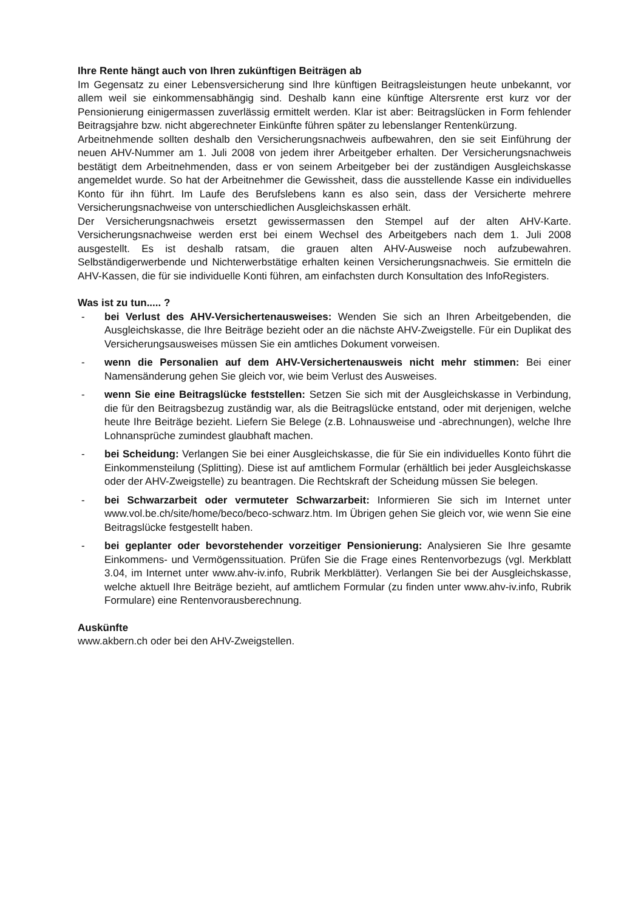Ihre Rente hängt auch von Ihren zukünftigen Beiträgen ab
Im Gegensatz zu einer Lebensversicherung sind Ihre künftigen Beitragsleistungen heute unbekannt, vor allem weil sie einkommensabhängig sind. Deshalb kann eine künftige Altersrente erst kurz vor der Pensionierung einigermassen zuverlässig ermittelt werden. Klar ist aber: Beitragslücken in Form fehlender Beitragsjahre bzw. nicht abgerechneter Einkünfte führen später zu lebenslanger Rentenkürzung.
Arbeitnehmende sollten deshalb den Versicherungsnachweis aufbewahren, den sie seit Einführung der neuen AHV-Nummer am 1. Juli 2008 von jedem ihrer Arbeitgeber erhalten. Der Versicherungsnachweis bestätigt dem Arbeitnehmenden, dass er von seinem Arbeitgeber bei der zuständigen Ausgleichskasse angemeldet wurde. So hat der Arbeitnehmer die Gewissheit, dass die ausstellende Kasse ein individuelles Konto für ihn führt. Im Laufe des Berufslebens kann es also sein, dass der Versicherte mehrere Versicherungsnachweise von unterschiedlichen Ausgleichskassen erhält.
Der Versicherungsnachweis ersetzt gewissermassen den Stempel auf der alten AHV-Karte. Versicherungsnachweise werden erst bei einem Wechsel des Arbeitgebers nach dem 1. Juli 2008 ausgestellt. Es ist deshalb ratsam, die grauen alten AHV-Ausweise noch aufzubewahren. Selbständigerwerbende und Nichterwerbstätige erhalten keinen Versicherungsnachweis. Sie ermitteln die AHV-Kassen, die für sie individuelle Konti führen, am einfachsten durch Konsultation des InfoRegisters.
Was ist zu tun..... ?
- bei Verlust des AHV-Versichertenausweises: Wenden Sie sich an Ihren Arbeitgebenden, die Ausgleichskasse, die Ihre Beiträge bezieht oder an die nächste AHV-Zweigstelle. Für ein Duplikat des Versicherungsausweises müssen Sie ein amtliches Dokument vorweisen.
- wenn die Personalien auf dem AHV-Versichertenausweis nicht mehr stimmen: Bei einer Namensänderung gehen Sie gleich vor, wie beim Verlust des Ausweises.
- wenn Sie eine Beitragslücke feststellen: Setzen Sie sich mit der Ausgleichskasse in Verbindung, die für den Beitragsbezug zuständig war, als die Beitragslücke entstand, oder mit derjenigen, welche heute Ihre Beiträge bezieht. Liefern Sie Belege (z.B. Lohnausweise und -abrechnungen), welche Ihre Lohnansprüche zumindest glaubhaft machen.
- bei Scheidung: Verlangen Sie bei einer Ausgleichskasse, die für Sie ein individuelles Konto führt die Einkommensteilung (Splitting). Diese ist auf amtlichem Formular (erhältlich bei jeder Ausgleichskasse oder der AHV-Zweigstelle) zu beantragen. Die Rechtskraft der Scheidung müssen Sie belegen.
- bei Schwarzarbeit oder vermuteter Schwarzarbeit: Informieren Sie sich im Internet unter www.vol.be.ch/site/home/beco/beco-schwarz.htm. Im Übrigen gehen Sie gleich vor, wie wenn Sie eine Beitragslücke festgestellt haben.
- bei geplanter oder bevorstehender vorzeitiger Pensionierung: Analysieren Sie Ihre gesamte Einkommens- und Vermögenssituation. Prüfen Sie die Frage eines Rentenvorbezugs (vgl. Merkblatt 3.04, im Internet unter www.ahv-iv.info, Rubrik Merkblätter). Verlangen Sie bei der Ausgleichskasse, welche aktuell Ihre Beiträge bezieht, auf amtlichem Formular (zu finden unter www.ahv-iv.info, Rubrik Formulare) eine Rentenvorausberechnung.
Auskünfte
www.akbern.ch oder bei den AHV-Zweigstellen.